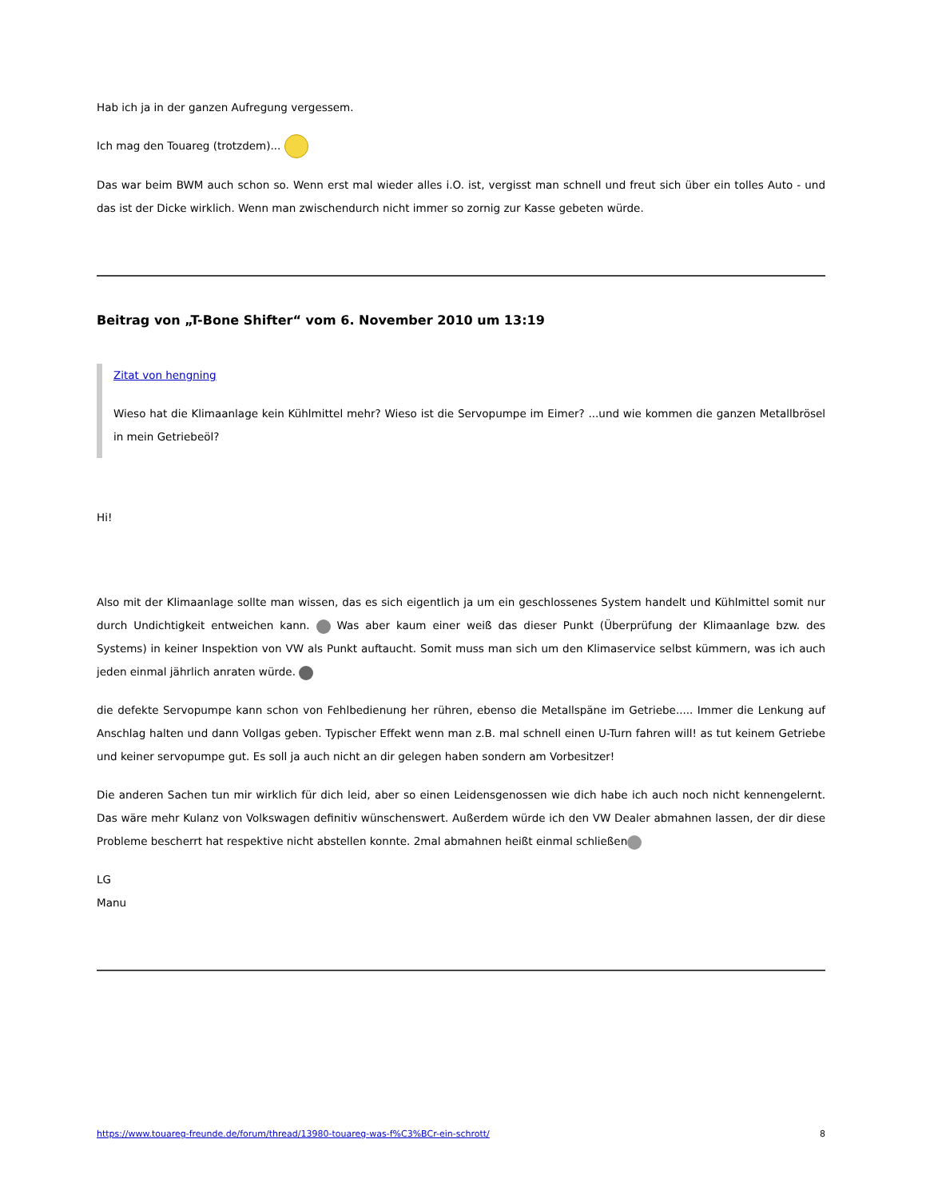Hab ich ja in der ganzen Aufregung vergessem.
Ich mag den Touareg (trotzdem)...
Das war beim BWM auch schon so. Wenn erst mal wieder alles i.O. ist, vergisst man schnell und freut sich über ein tolles Auto - und das ist der Dicke wirklich. Wenn man zwischendurch nicht immer so zornig zur Kasse gebeten würde.
Beitrag von „T-Bone Shifter“ vom 6. November 2010 um 13:19
Zitat von hengning
Wieso hat die Klimaanlage kein Kühlmittel mehr? Wieso ist die Servopumpe im Eimer? ...und wie kommen die ganzen Metallbrösel in mein Getriebeöl?
Hi!
Also mit der Klimaanlage sollte man wissen, das es sich eigentlich ja um ein geschlossenes System handelt und Kühlmittel somit nur durch Undichtigkeit entweichen kann. Was aber kaum einer weiß das dieser Punkt (Überprüfung der Klimaanlage bzw. des Systems) in keiner Inspektion von VW als Punkt auftaucht. Somit muss man sich um den Klimaservice selbst kümmern, was ich auch jeden einmal jährlich anraten würde.
die defekte Servopumpe kann schon von Fehlbedienung her rühren, ebenso die Metallspäne im Getriebe..... Immer die Lenkung auf Anschlag halten und dann Vollgas geben. Typischer Effekt wenn man z.B. mal schnell einen U-Turn fahren will! as tut keinem Getriebe und keiner servopumpe gut. Es soll ja auch nicht an dir gelegen haben sondern am Vorbesitzer!
Die anderen Sachen tun mir wirklich für dich leid, aber so einen Leidensgenossen wie dich habe ich auch noch nicht kennengelernt. Das wäre mehr Kulanz von Volkswagen definitiv wünschenswert. Außerdem würde ich den VW Dealer abmahnen lassen, der dir diese Probleme bescherrt hat respektive nicht abstellen konnte. 2mal abmahnen heißt einmal schließen
LG
Manu
https://www.touareg-freunde.de/forum/thread/13980-touareg-was-f%C3%BCr-ein-schrott/ 8